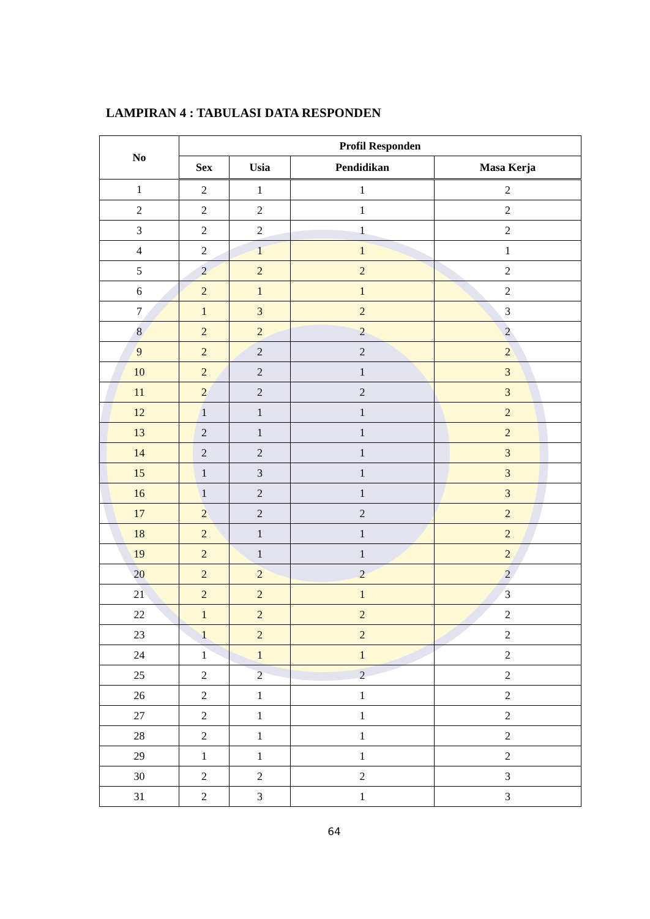LAMPIRAN 4 : TABULASI DATA RESPONDEN
| No | Profil Responden | | | |
| --- | --- | --- | --- | --- |
| | Sex | Usia | Pendidikan | Masa Kerja |
| 1 | 2 | 1 | 1 | 2 |
| 2 | 2 | 2 | 1 | 2 |
| 3 | 2 | 2 | 1 | 2 |
| 4 | 2 | 1 | 1 | 1 |
| 5 | 2 | 2 | 2 | 2 |
| 6 | 2 | 1 | 1 | 2 |
| 7 | 1 | 3 | 2 | 3 |
| 8 | 2 | 2 | 2 | 2 |
| 9 | 2 | 2 | 2 | 2 |
| 10 | 2 | 2 | 1 | 3 |
| 11 | 2 | 2 | 2 | 3 |
| 12 | 1 | 1 | 1 | 2 |
| 13 | 2 | 1 | 1 | 2 |
| 14 | 2 | 2 | 1 | 3 |
| 15 | 1 | 3 | 1 | 3 |
| 16 | 1 | 2 | 1 | 3 |
| 17 | 2 | 2 | 2 | 2 |
| 18 | 2 | 1 | 1 | 2 |
| 19 | 2 | 1 | 1 | 2 |
| 20 | 2 | 2 | 2 | 2 |
| 21 | 2 | 2 | 1 | 3 |
| 22 | 1 | 2 | 2 | 2 |
| 23 | 1 | 2 | 2 | 2 |
| 24 | 1 | 1 | 1 | 2 |
| 25 | 2 | 2 | 2 | 2 |
| 26 | 2 | 1 | 1 | 2 |
| 27 | 2 | 1 | 1 | 2 |
| 28 | 2 | 1 | 1 | 2 |
| 29 | 1 | 1 | 1 | 2 |
| 30 | 2 | 2 | 2 | 3 |
| 31 | 2 | 3 | 1 | 3 |
64